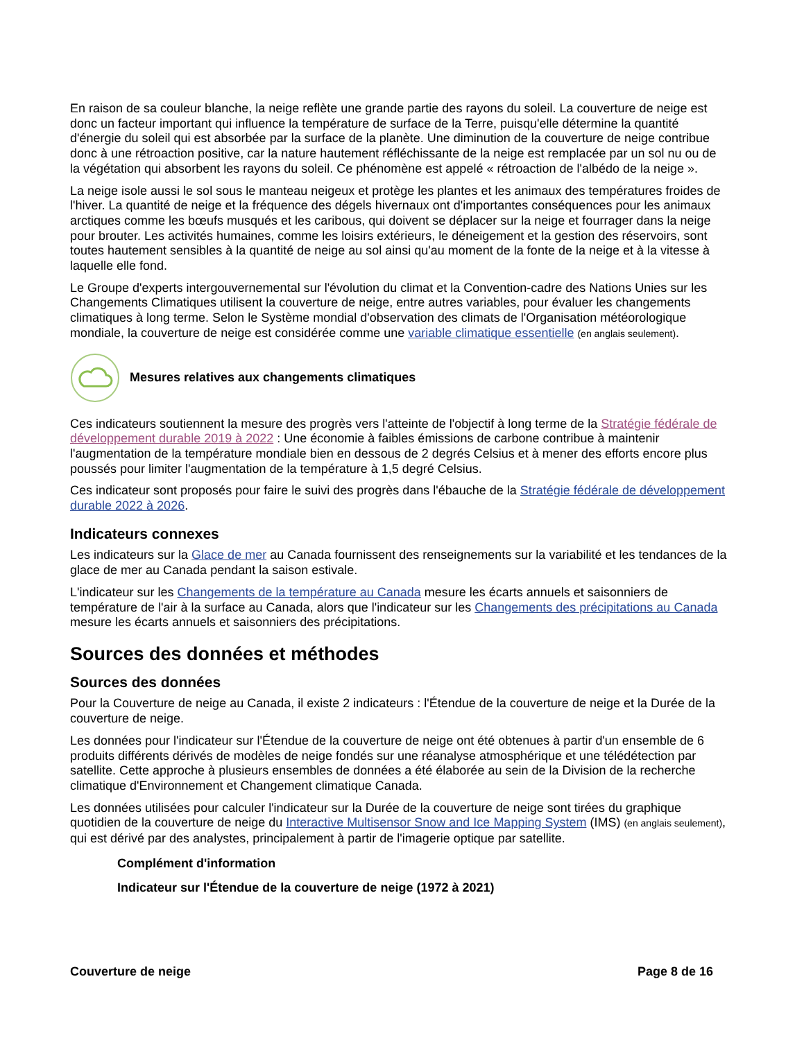En raison de sa couleur blanche, la neige reflète une grande partie des rayons du soleil. La couverture de neige est donc un facteur important qui influence la température de surface de la Terre, puisqu'elle détermine la quantité d'énergie du soleil qui est absorbée par la surface de la planète. Une diminution de la couverture de neige contribue donc à une rétroaction positive, car la nature hautement réfléchissante de la neige est remplacée par un sol nu ou de la végétation qui absorbent les rayons du soleil. Ce phénomène est appelé « rétroaction de l'albédo de la neige ».
La neige isole aussi le sol sous le manteau neigeux et protège les plantes et les animaux des températures froides de l'hiver. La quantité de neige et la fréquence des dégels hivernaux ont d'importantes conséquences pour les animaux arctiques comme les bœufs musqués et les caribous, qui doivent se déplacer sur la neige et fourrager dans la neige pour brouter. Les activités humaines, comme les loisirs extérieurs, le déneigement et la gestion des réservoirs, sont toutes hautement sensibles à la quantité de neige au sol ainsi qu'au moment de la fonte de la neige et à la vitesse à laquelle elle fond.
Le Groupe d'experts intergouvernemental sur l'évolution du climat et la Convention-cadre des Nations Unies sur les Changements Climatiques utilisent la couverture de neige, entre autres variables, pour évaluer les changements climatiques à long terme. Selon le Système mondial d'observation des climats de l'Organisation météorologique mondiale, la couverture de neige est considérée comme une variable climatique essentielle (en anglais seulement).
Mesures relatives aux changements climatiques
Ces indicateurs soutiennent la mesure des progrès vers l'atteinte de l'objectif à long terme de la Stratégie fédérale de développement durable 2019 à 2022 : Une économie à faibles émissions de carbone contribue à maintenir l'augmentation de la température mondiale bien en dessous de 2 degrés Celsius et à mener des efforts encore plus poussés pour limiter l'augmentation de la température à 1,5 degré Celsius.
Ces indicateur sont proposés pour faire le suivi des progrès dans l'ébauche de la Stratégie fédérale de développement durable 2022 à 2026.
Indicateurs connexes
Les indicateurs sur la Glace de mer au Canada fournissent des renseignements sur la variabilité et les tendances de la glace de mer au Canada pendant la saison estivale.
L'indicateur sur les Changements de la température au Canada mesure les écarts annuels et saisonniers de température de l'air à la surface au Canada, alors que l'indicateur sur les Changements des précipitations au Canada mesure les écarts annuels et saisonniers des précipitations.
Sources des données et méthodes
Sources des données
Pour la Couverture de neige au Canada, il existe 2 indicateurs : l'Étendue de la couverture de neige et la Durée de la couverture de neige.
Les données pour l'indicateur sur l'Étendue de la couverture de neige ont été obtenues à partir d'un ensemble de 6 produits différents dérivés de modèles de neige fondés sur une réanalyse atmosphérique et une télédétection par satellite. Cette approche à plusieurs ensembles de données a été élaborée au sein de la Division de la recherche climatique d'Environnement et Changement climatique Canada.
Les données utilisées pour calculer l'indicateur sur la Durée de la couverture de neige sont tirées du graphique quotidien de la couverture de neige du Interactive Multisensor Snow and Ice Mapping System (IMS) (en anglais seulement), qui est dérivé par des analystes, principalement à partir de l'imagerie optique par satellite.
Complément d'information
Indicateur sur l'Étendue de la couverture de neige (1972 à 2021)
Couverture de neige Page 8 de 16